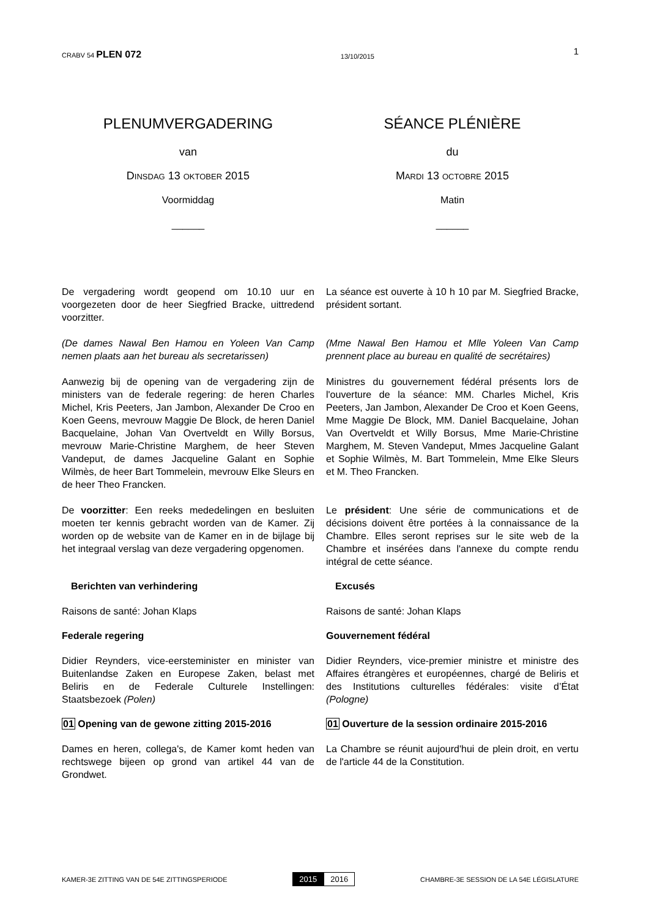CRABV 54 PLEN 072
13/10/2015
1
PLENUMVERGADERING
van
DINSDAG 13 OKTOBER 2015
Voormiddag
______
SÉANCE PLÉNIÈRE
du
MARDI 13 OCTOBRE 2015
Matin
______
De vergadering wordt geopend om 10.10 uur en voorgezeten door de heer Siegfried Bracke, uittredend voorzitter.
La séance est ouverte à 10 h 10 par M. Siegfried Bracke, président sortant.
(De dames Nawal Ben Hamou en Yoleen Van Camp nemen plaats aan het bureau als secretarissen)
(Mme Nawal Ben Hamou et Mlle Yoleen Van Camp prennent place au bureau en qualité de secrétaires)
Aanwezig bij de opening van de vergadering zijn de ministers van de federale regering: de heren Charles Michel, Kris Peeters, Jan Jambon, Alexander De Croo en Koen Geens, mevrouw Maggie De Block, de heren Daniel Bacquelaine, Johan Van Overtveldt en Willy Borsus, mevrouw Marie-Christine Marghem, de heer Steven Vandeput, de dames Jacqueline Galant en Sophie Wilmès, de heer Bart Tommelein, mevrouw Elke Sleurs en de heer Theo Francken.
Ministres du gouvernement fédéral présents lors de l'ouverture de la séance: MM. Charles Michel, Kris Peeters, Jan Jambon, Alexander De Croo et Koen Geens, Mme Maggie De Block, MM. Daniel Bacquelaine, Johan Van Overtveldt et Willy Borsus, Mme Marie-Christine Marghem, M. Steven Vandeput, Mmes Jacqueline Galant et Sophie Wilmès, M. Bart Tommelein, Mme Elke Sleurs et M. Theo Francken.
De voorzitter: Een reeks mededelingen en besluiten moeten ter kennis gebracht worden van de Kamer. Zij worden op de website van de Kamer en in de bijlage bij het integraal verslag van deze vergadering opgenomen.
Le président: Une série de communications et de décisions doivent être portées à la connaissance de la Chambre. Elles seront reprises sur le site web de la Chambre et insérées dans l'annexe du compte rendu intégral de cette séance.
Berichten van verhindering Excusés
Raisons de santé: Johan Klaps Raisons de santé: Johan Klaps
Federale regering Gouvernement fédéral
Didier Reynders, vice-eersteminister en minister van Buitenlandse Zaken en Europese Zaken, belast met Beliris en de Federale Culturele Instellingen: Staatsbezoek (Polen)
Didier Reynders, vice-premier ministre et ministre des Affaires étrangères et européennes, chargé de Beliris et des Institutions culturelles fédérales: visite d’État (Pologne)
01 Opening van de gewone zitting 2015-2016
01 Ouverture de la session ordinaire 2015-2016
Dames en heren, collega's, de Kamer komt heden van rechtswege bijeen op grond van artikel 44 van de Grondwet.
La Chambre se réunit aujourd'hui de plein droit, en vertu de l'article 44 de la Constitution.
KAMER-3E ZITTING VAN DE 54E ZITTINGSPERIODE
2015 2016
CHAMBRE-3E SESSION DE LA 54E LÉGISLATURE